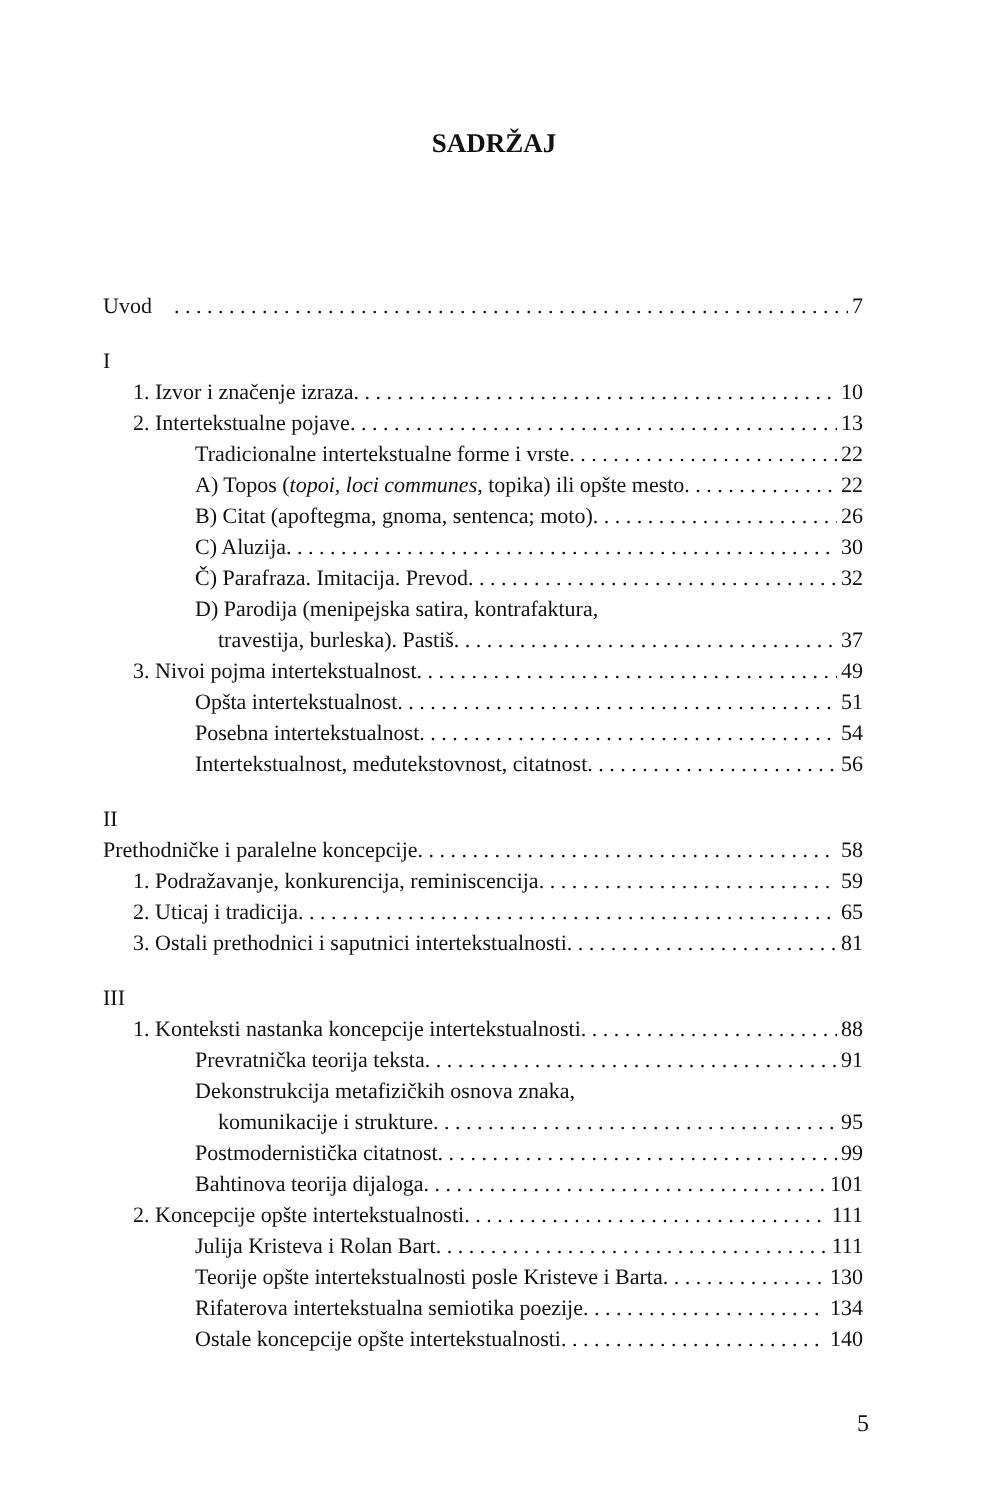SADRŽAJ
Uvod 7
I
1. Izvor i značenje izraza 10
2. Intertekstualne pojave 13
Tradicionalne intertekstualne forme i vrste 22
A) Topos (topoi, loci communes, topika) ili opšte mesto 22
B) Citat (apoftegma, gnoma, sentenca; moto) 26
C) Aluzija 30
Č) Parafraza. Imitacija. Prevod 32
D) Parodija (menipejska satira, kontrafaktura,
travestija, burleska). Pastiš 37
3. Nivoi pojma intertekstualnost 49
Opšta intertekstualnost 51
Posebna intertekstualnost 54
Intertekstualnost, međutekstovnost, citatnost 56
II
Prethodničke i paralelne koncepcije 58
1. Podražavanje, konkurencija, reminiscencija 59
2. Uticaj i tradicija 65
3. Ostali prethodnici i saputnici intertekstualnosti 81
III
1. Konteksti nastanka koncepcije intertekstualnosti 88
Prevratnička teorija teksta 91
Dekonstrukcija metafizičkih osnova znaka,
komunikacije i strukture 95
Postmodernistička citatnost 99
Bahtinova teorija dijaloga 101
2. Koncepcije opšte intertekstualnosti 111
Julija Kristeva i Rolan Bart 111
Teorije opšte intertekstualnosti posle Kristeve i Barta 130
Rifaterova intertekstualna semiotika poezije 134
Ostale koncepcije opšte intertekstualnosti 140
5